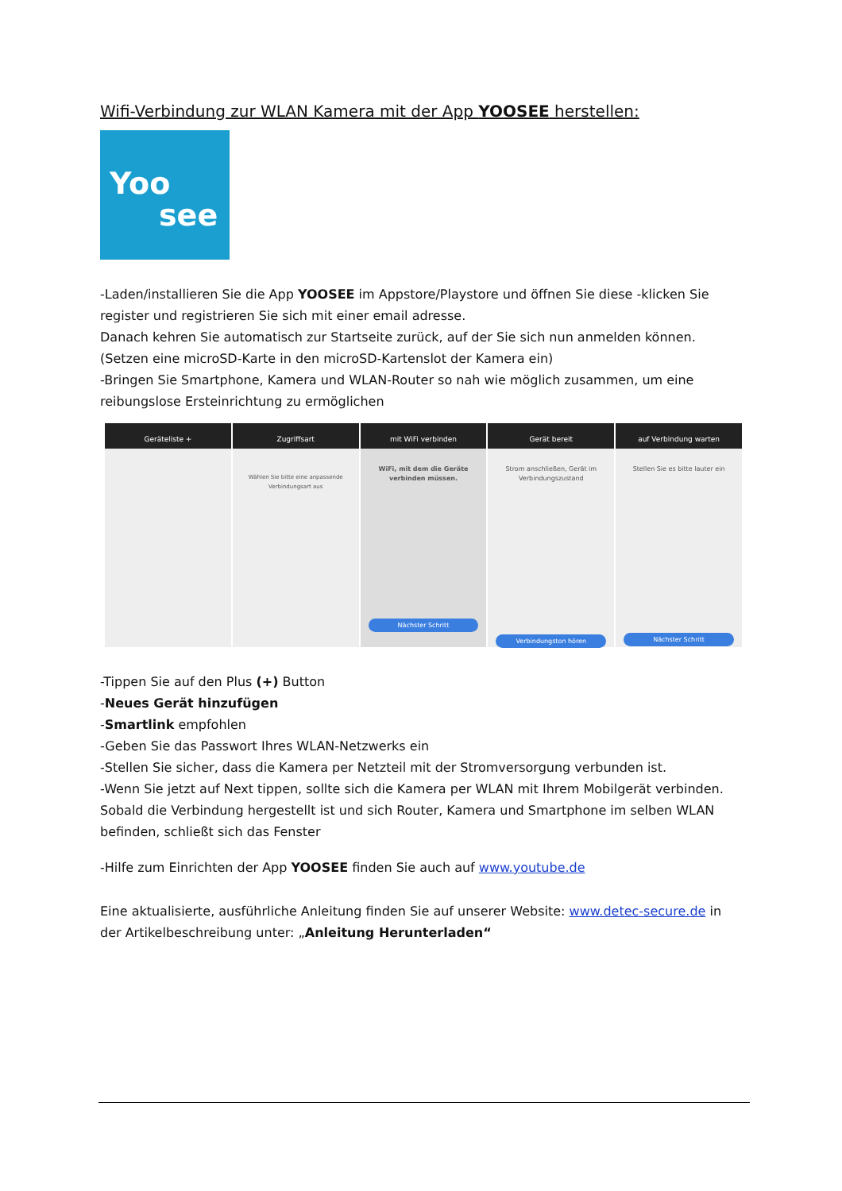Wifi-Verbindung zur WLAN Kamera mit der App YOOSEE herstellen:
Yoo
see
-Laden/installieren Sie die App YOOSEE im Appstore/Playstore und öffnen Sie diese -klicken Sie register und registrieren Sie sich mit einer email adresse.
Danach kehren Sie automatisch zur Startseite zurück, auf der Sie sich nun anmelden können.
(Setzen eine microSD-Karte in den microSD-Kartenslot der Kamera ein)
-Bringen Sie Smartphone, Kamera und WLAN-Router so nah wie möglich zusammen, um eine reibungslose Ersteinrichtung zu ermöglichen
Geräteliste + Zugriffsart
Wählen Sie bitte eine anpassende Verbindungsart aus
mit WiFi verbinden
WiFi, mit dem die Geräte verbinden müssen.
Nächster Schritt
Gerät bereit
Strom anschließen, Gerät im Verbindungszustand
Verbindungston hören
auf Verbindung warten
Stellen Sie es bitte lauter ein
Nächster Schritt
-Tippen Sie auf den Plus (+) Button
-Neues Gerät hinzufügen
-Smartlink empfohlen
-Geben Sie das Passwort Ihres WLAN-Netzwerks ein
-Stellen Sie sicher, dass die Kamera per Netzteil mit der Stromversorgung verbunden ist.
-Wenn Sie jetzt auf Next tippen, sollte sich die Kamera per WLAN mit Ihrem Mobilgerät verbinden. Sobald die Verbindung hergestellt ist und sich Router, Kamera und Smartphone im selben WLAN befinden, schließt sich das Fenster
-Hilfe zum Einrichten der App YOOSEE finden Sie auch auf www.youtube.de
Eine aktualisierte, ausführliche Anleitung finden Sie auf unserer Website: www.detec-secure.de in der Artikelbeschreibung unter: „Anleitung Herunterladen“